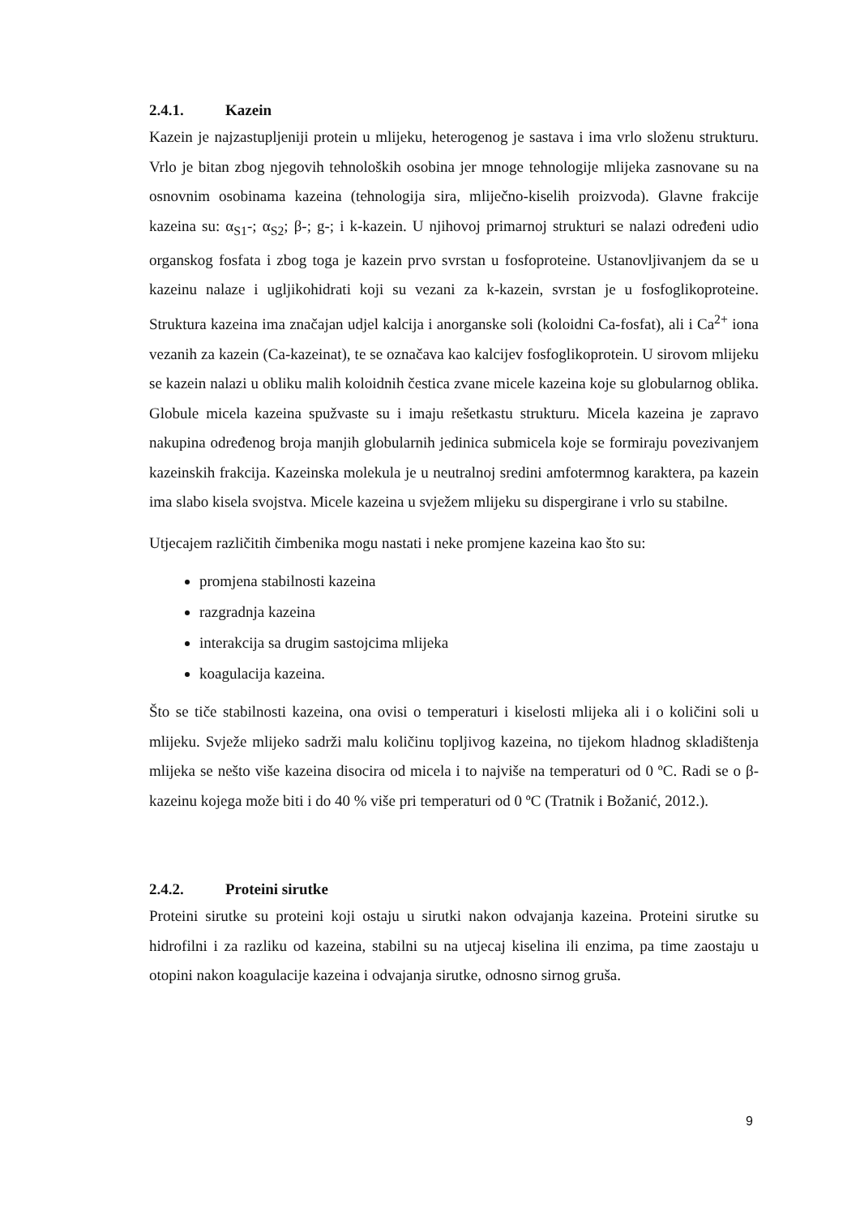2.4.1. Kazein
Kazein je najzastupljeniji protein u mlijeku, heterogenog je sastava i ima vrlo složenu strukturu. Vrlo je bitan zbog njegovih tehnoloških osobina jer mnoge tehnologije mlijeka zasnovane su na osnovnim osobinama kazeina (tehnologija sira, mliječno-kiselih proizvoda). Glavne frakcije kazeina su: α<sub>S1</sub>-; α<sub>S2</sub>; β-; g-; i k-kazein. U njihovoj primarnoj strukturi se nalazi određeni udio organskog fosfata i zbog toga je kazein prvo svrstan u fosfoproteine. Ustanovljivanjem da se u kazeinu nalaze i ugljikohidrati koji su vezani za k-kazein, svrstan je u fosfoglikoproteine. Struktura kazeina ima značajan udjel kalcija i anorganske soli (koloidni Ca-fosfat), ali i Ca<sup>2+</sup> iona vezanih za kazein (Ca-kazeinat), te se označava kao kalcijev fosfoglikoprotein. U sirovom mlijeku se kazein nalazi u obliku malih koloidnih čestica zvane micele kazeina koje su globularnog oblika. Globule micela kazeina spužvaste su i imaju rešetkastu strukturu. Micela kazeina je zapravo nakupina određenog broja manjih globularnih jedinica submicela koje se formiraju povezivanjem kazeinskih frakcija. Kazeinska molekula je u neutralnoj sredini amfotermnog karaktera, pa kazein ima slabo kisela svojstva. Micele kazeina u svježem mlijeku su dispergirane i vrlo su stabilne.
Utjecajem različitih čimbenika mogu nastati i neke promjene kazeina kao što su:
promjena stabilnosti kazeina
razgradnja kazeina
interakcija sa drugim sastojcima mlijeka
koagulacija kazeina.
Što se tiče stabilnosti kazeina, ona ovisi o temperaturi i kiselosti mlijeka ali i o količini soli u mlijeku. Svježe mlijeko sadrži malu količinu topljivog kazeina, no tijekom hladnog skladištenja mlijeka se nešto više kazeina disocira od micela i to najviše na temperaturi od 0 ºC. Radi se o β-kazeinu kojega može biti i do 40 % više pri temperaturi od 0 ºC (Tratnik i Božanić, 2012.).
2.4.2. Proteini sirutke
Proteini sirutke su proteini koji ostaju u sirutki nakon odvajanja kazeina. Proteini sirutke su hidrofilni i za razliku od kazeina, stabilni su na utjecaj kiselina ili enzima, pa time zaostaju u otopini nakon koagulacije kazeina i odvajanja sirutke, odnosno sirnog gruša.
9